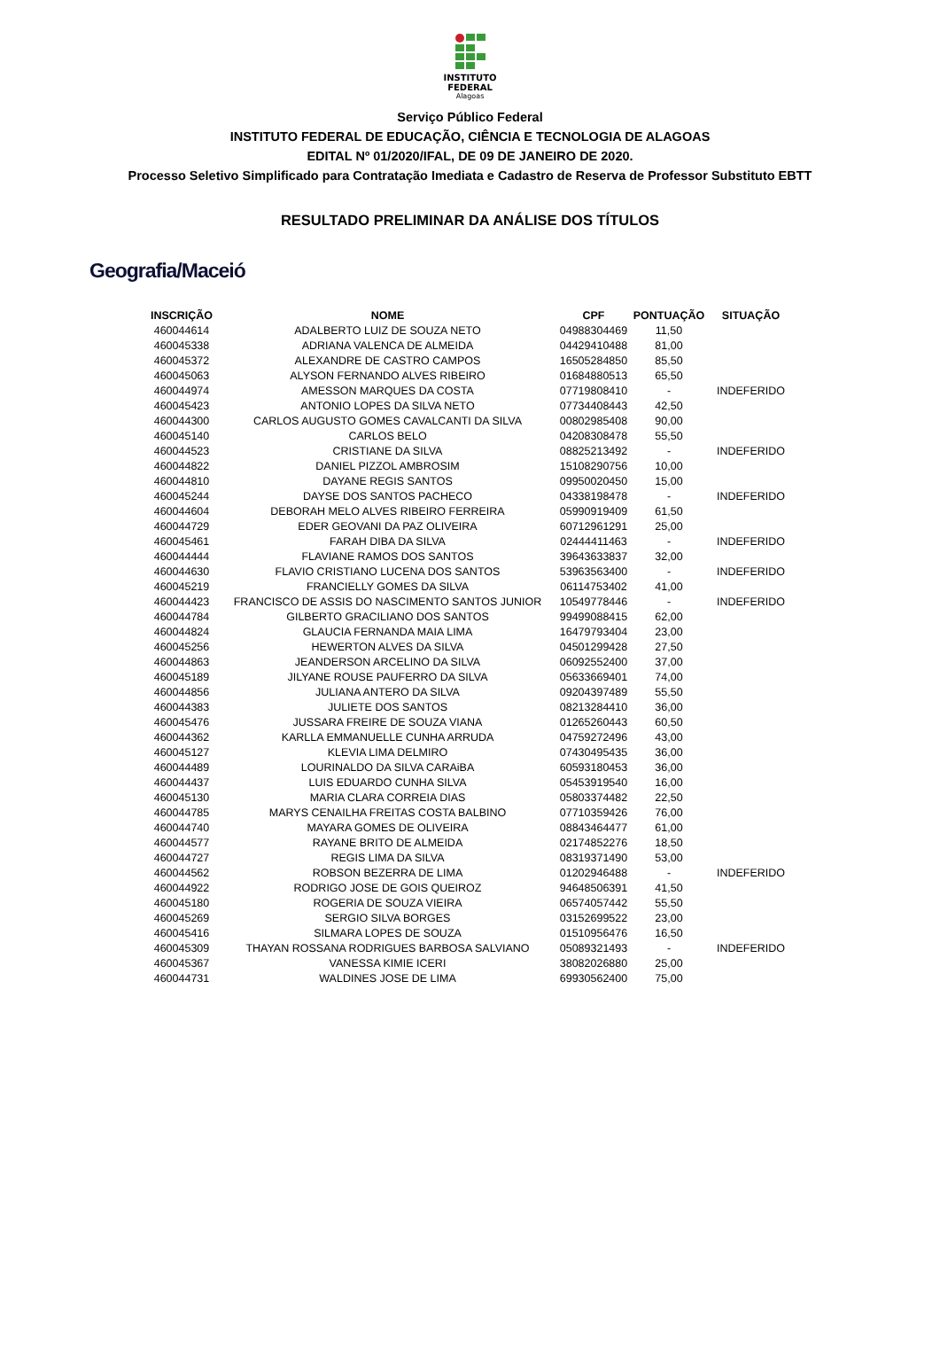INSTITUTO
FEDERAL
Alagoas
Serviço Público Federal
INSTITUTO FEDERAL DE EDUCAÇÃO, CIÊNCIA E TECNOLOGIA DE ALAGOAS
EDITAL Nº 01/2020/IFAL, DE 09 DE JANEIRO DE 2020.
Processo Seletivo Simplificado para Contratação Imediata e Cadastro de Reserva de Professor Substituto EBTT
RESULTADO PRELIMINAR DA ANÁLISE DOS TÍTULOS
Geografia/Maceió
| INSCRIÇÃO | NOME | CPF | PONTUAÇÃO | SITUAÇÃO |
| --- | --- | --- | --- | --- |
| 460044614 | ADALBERTO LUIZ DE SOUZA NETO | 04988304469 | 11,50 | |
| 460045338 | ADRIANA VALENCA DE ALMEIDA | 04429410488 | 81,00 | |
| 460045372 | ALEXANDRE DE CASTRO CAMPOS | 16505284850 | 85,50 | |
| 460045063 | ALYSON FERNANDO ALVES RIBEIRO | 01684880513 | 65,50 | |
| 460044974 | AMESSON MARQUES DA COSTA | 07719808410 | - | INDEFERIDO |
| 460045423 | ANTONIO LOPES DA SILVA NETO | 07734408443 | 42,50 | |
| 460044300 | CARLOS AUGUSTO GOMES CAVALCANTI DA SILVA | 00802985408 | 90,00 | |
| 460045140 | CARLOS BELO | 04208308478 | 55,50 | |
| 460044523 | CRISTIANE DA SILVA | 08825213492 | - | INDEFERIDO |
| 460044822 | DANIEL PIZZOL AMBROSIM | 15108290756 | 10,00 | |
| 460044810 | DAYANE REGIS SANTOS | 09950020450 | 15,00 | |
| 460045244 | DAYSE DOS SANTOS PACHECO | 04338198478 | - | INDEFERIDO |
| 460044604 | DEBORAH MELO ALVES RIBEIRO FERREIRA | 05990919409 | 61,50 | |
| 460044729 | EDER GEOVANI DA PAZ OLIVEIRA | 60712961291 | 25,00 | |
| 460045461 | FARAH DIBA DA SILVA | 02444411463 | - | INDEFERIDO |
| 460044444 | FLAVIANE RAMOS DOS SANTOS | 39643633837 | 32,00 | |
| 460044630 | FLAVIO CRISTIANO LUCENA DOS SANTOS | 53963563400 | - | INDEFERIDO |
| 460045219 | FRANCIELLY GOMES DA SILVA | 06114753402 | 41,00 | |
| 460044423 | FRANCISCO DE ASSIS DO NASCIMENTO SANTOS JUNIOR | 10549778446 | - | INDEFERIDO |
| 460044784 | GILBERTO GRACILIANO DOS SANTOS | 99499088415 | 62,00 | |
| 460044824 | GLAUCIA FERNANDA MAIA LIMA | 16479793404 | 23,00 | |
| 460045256 | HEWERTON ALVES DA SILVA | 04501299428 | 27,50 | |
| 460044863 | JEANDERSON ARCELINO DA SILVA | 06092552400 | 37,00 | |
| 460045189 | JILYANE ROUSE PAUFERRO DA SILVA | 05633669401 | 74,00 | |
| 460044856 | JULIANA ANTERO DA SILVA | 09204397489 | 55,50 | |
| 460044383 | JULIETE DOS SANTOS | 08213284410 | 36,00 | |
| 460045476 | JUSSARA FREIRE DE SOUZA VIANA | 01265260443 | 60,50 | |
| 460044362 | KARLLA EMMANUELLE CUNHA ARRUDA | 04759272496 | 43,00 | |
| 460045127 | KLEVIA LIMA DELMIRO | 07430495435 | 36,00 | |
| 460044489 | LOURINALDO DA SILVA CARAiBA | 60593180453 | 36,00 | |
| 460044437 | LUIS EDUARDO CUNHA SILVA | 05453919540 | 16,00 | |
| 460045130 | MARIA CLARA CORREIA DIAS | 05803374482 | 22,50 | |
| 460044785 | MARYS CENAILHA FREITAS COSTA BALBINO | 07710359426 | 76,00 | |
| 460044740 | MAYARA GOMES DE OLIVEIRA | 08843464477 | 61,00 | |
| 460044577 | RAYANE BRITO DE ALMEIDA | 02174852276 | 18,50 | |
| 460044727 | REGIS LIMA DA SILVA | 08319371490 | 53,00 | |
| 460044562 | ROBSON BEZERRA DE LIMA | 01202946488 | - | INDEFERIDO |
| 460044922 | RODRIGO JOSE DE GOIS QUEIROZ | 94648506391 | 41,50 | |
| 460045180 | ROGERIA DE SOUZA VIEIRA | 06574057442 | 55,50 | |
| 460045269 | SERGIO SILVA BORGES | 03152699522 | 23,00 | |
| 460045416 | SILMARA LOPES DE SOUZA | 01510956476 | 16,50 | |
| 460045309 | THAYAN ROSSANA RODRIGUES BARBOSA SALVIANO | 05089321493 | - | INDEFERIDO |
| 460045367 | VANESSA KIMIE ICERI | 38082026880 | 25,00 | |
| 460044731 | WALDINES JOSE DE LIMA | 69930562400 | 75,00 | |